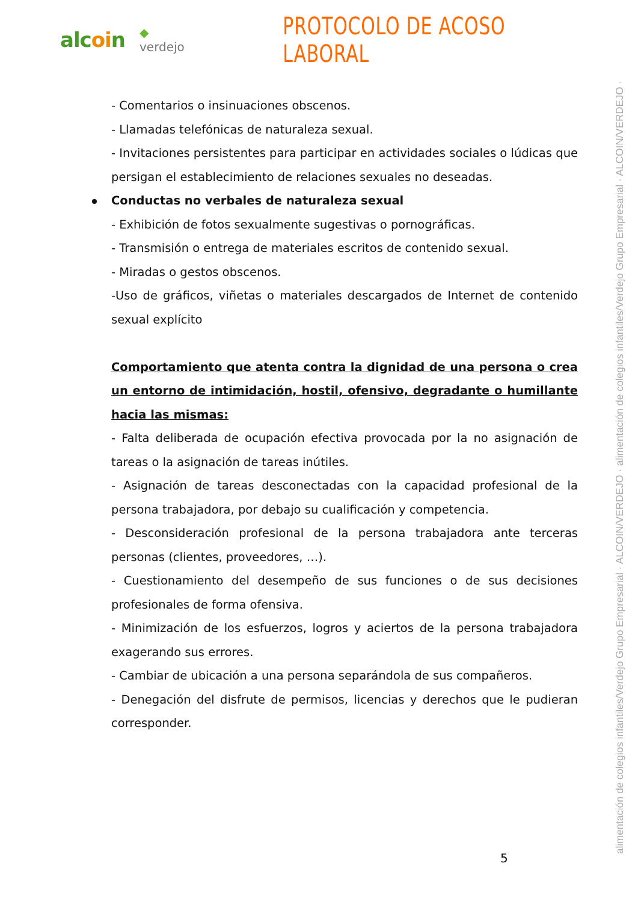alcoin
◆ verdejo
PROTOCOLO DE ACOSO LABORAL
- Comentarios o insinuaciones obscenos.
- Llamadas telefónicas de naturaleza sexual.
- Invitaciones persistentes para participar en actividades sociales o lúdicas que persigan el establecimiento de relaciones sexuales no deseadas.
Conductas no verbales de naturaleza sexual
- Exhibición de fotos sexualmente sugestivas o pornográficas.
- Transmisión o entrega de materiales escritos de contenido sexual.
- Miradas o gestos obscenos.
-Uso de gráficos, viñetas o materiales descargados de Internet de contenido sexual explícito
Comportamiento que atenta contra la dignidad de una persona o crea un entorno de intimidación, hostil, ofensivo, degradante o humillante hacia las mismas:
- Falta deliberada de ocupación efectiva provocada por la no asignación de tareas o la asignación de tareas inútiles.
- Asignación de tareas desconectadas con la capacidad profesional de la persona trabajadora, por debajo su cualificación y competencia.
- Desconsideración profesional de la persona trabajadora ante terceras personas (clientes, proveedores, …).
- Cuestionamiento del desempeño de sus funciones o de sus decisiones profesionales de forma ofensiva.
- Minimización de los esfuerzos, logros y aciertos de la persona trabajadora exagerando sus errores.
- Cambiar de ubicación a una persona separándola de sus compañeros.
- Denegación del disfrute de permisos, licencias y derechos que le pudieran corresponder.
alimentación de colegios infantiles/Verdejo Grupo Empresarial · ALCOIN/VERDEJO · alimentación de colegios infantiles/Verdejo Grupo Empresarial · ALCOIN/VERDEJO ·
5